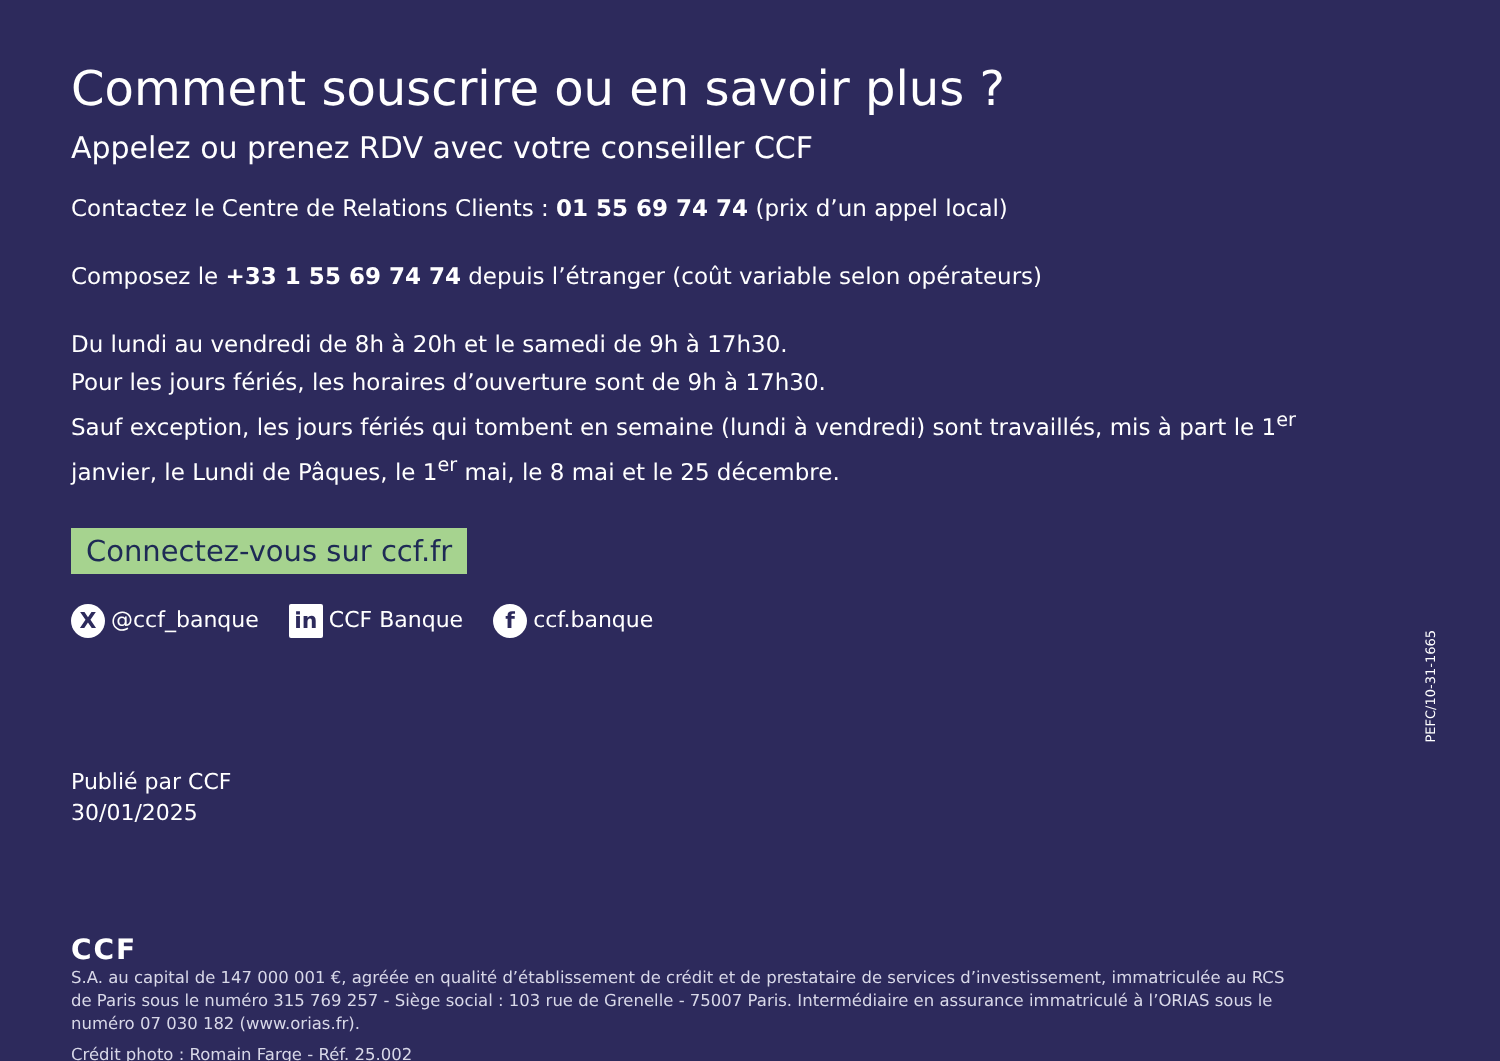Comment souscrire ou en savoir plus ?
Appelez ou prenez RDV avec votre conseiller CCF
Contactez le Centre de Relations Clients : 01 55 69 74 74 (prix d’un appel local)
Composez le +33 1 55 69 74 74 depuis l’étranger (coût variable selon opérateurs)
Du lundi au vendredi de 8h à 20h et le samedi de 9h à 17h30.
Pour les jours fériés, les horaires d’ouverture sont de 9h à 17h30.
Sauf exception, les jours fériés qui tombent en semaine (lundi à vendredi) sont travaillés, mis à part le 1<sup>er</sup> janvier, le Lundi de Pâques, le 1<sup>er</sup> mai, le 8 mai et le 25 décembre.
Connectez-vous sur ccf.fr
X @ccf_banque in CCF Banque f ccf.banque
Publié par CCF
30/01/2025
CCF
S.A. au capital de 147 000 001 €, agréée en qualité d’établissement de crédit et de prestataire de services d’investissement, immatriculée au RCS de Paris sous le numéro 315 769 257 - Siège social : 103 rue de Grenelle - 75007 Paris. Intermédiaire en assurance immatriculé à l’ORIAS sous le numéro 07 030 182 (www.orias.fr).
Crédit photo : Romain Farge - Réf. 25.002
PEFC/10-31-1665